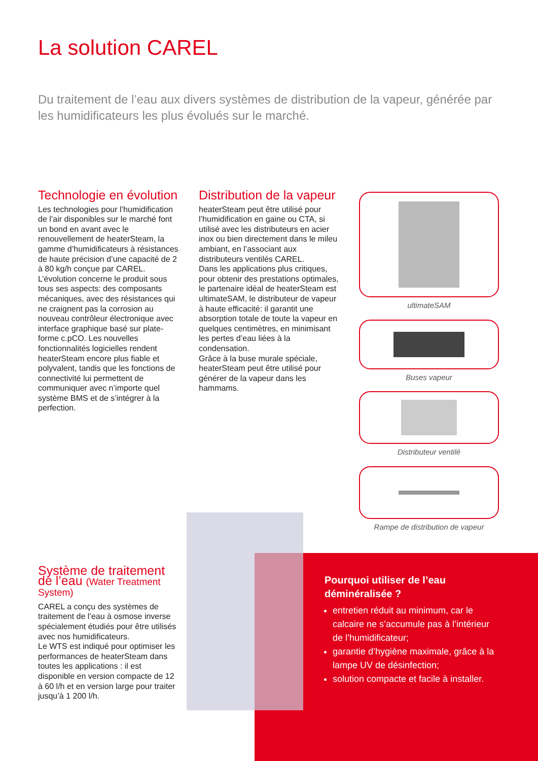La solution CAREL
Du traitement de l’eau aux divers systèmes de distribution de la vapeur, générée par les humidificateurs les plus évolués sur le marché.
Technologie en évolution
Les technologies pour l’humidification de l’air disponibles sur le marché font un bond en avant avec le renouvellement de heaterSteam, la gamme d’humidificateurs à résistances de haute précision d’une capacité de 2 à 80 kg/h conçue par CAREL.
L’évolution concerne le produit sous tous ses aspects: des composants mécaniques, avec des résistances qui ne craignent pas la corrosion au nouveau contrôleur électronique avec interface graphique basé sur plate-forme c.pCO. Les nouvelles fonctionnalités logicielles rendent heaterSteam encore plus fiable et polyvalent, tandis que les fonctions de connectivité lui permettent de communiquer avec n’importe quel système BMS et de s’intégrer à la perfection.
Distribution de la vapeur
heaterSteam peut être utilisé pour l’humidification en gaine ou CTA, si utilisé avec les distributeurs en acier inox ou bien directement dans le mileu ambiant, en l’associant aux distributeurs ventilés CAREL.
Dans les applications plus critiques, pour obtenir des prestations optimales, le partenaire idéal de heaterSteam est ultimateSAM, le distributeur de vapeur à haute efficacité: il garantit une absorption totale de toute la vapeur en quelques centimètres, en minimisant les pertes d’eau liées à la condensation.
Grâce à la buse murale spéciale, heaterSteam peut être utilisé pour générer de la vapeur dans les hammams.
ultimateSAM
Buses vapeur
Distributeur ventilé
Rampe de distribution de vapeur
Système de traitement de l’eau (Water Treatment System)
CAREL a conçu des systèmes de traitement de l’eau à osmose inverse spécialement étudiés pour être utilisés avec nos humidificateurs.
Le WTS est indiqué pour optimiser les performances de heaterSteam dans toutes les applications : il est disponible en version compacte de 12 à 60 l/h et en version large pour traiter jusqu’à 1 200 l/h.
Pourquoi utiliser de l’eau déminéralisée ?
entretien réduit au minimum, car le calcaire ne s’accumule pas à l’intérieur de l’humidificateur;
garantie d’hygiène maximale, grâce à la lampe UV de désinfection;
solution compacte et facile à installer.